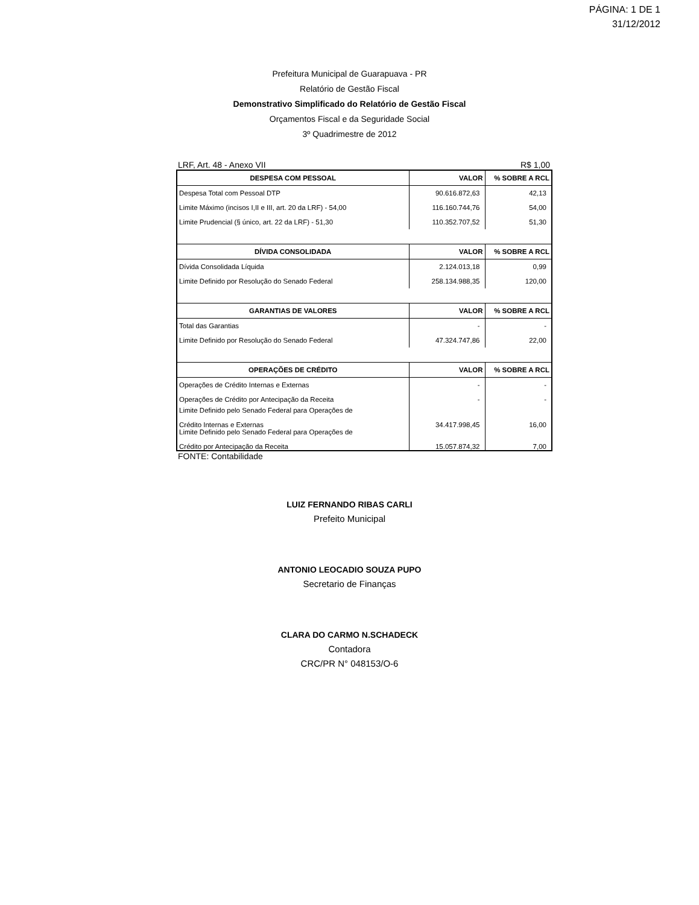PÁGINA: 1 DE 1
31/12/2012
Prefeitura Municipal de Guarapuava - PR
Relatório de Gestão Fiscal
Demonstrativo Simplificado do Relatório de Gestão Fiscal
Orçamentos Fiscal e da Seguridade Social
3º Quadrimestre de 2012
LRF, Art. 48 - Anexo VII R$ 1,00
| DESPESA COM PESSOAL | VALOR | % SOBRE A RCL |
| --- | --- | --- |
| Despesa Total com Pessoal DTP | 90.616.872,63 | 42,13 |
| Limite Máximo (incisos I,II e III, art. 20 da LRF) - 54,00 | 116.160.744,76 | 54,00 |
| Limite Prudencial (§ único, art. 22 da LRF) - 51,30 | 110.352.707,52 | 51,30 |
| DÍVIDA CONSOLIDADA | VALOR | % SOBRE A RCL |
| Dívida Consolidada Líquida | 2.124.013,18 | 0,99 |
| Limite Definido por Resolução do Senado Federal | 258.134.988,35 | 120,00 |
| GARANTIAS DE VALORES | VALOR | % SOBRE A RCL |
| Total das Garantias | - | - |
| Limite Definido por Resolução do Senado Federal | 47.324.747,86 | 22,00 |
| OPERAÇÕES DE CRÉDITO | VALOR | % SOBRE A RCL |
| Operações de Crédito Internas e Externas | - | - |
| Operações de Crédito por Antecipação da Receita | - | - |
| Limite Definido pelo Senado Federal para Operações de Crédito Internas e Externas | 34.417.998,45 | 16,00 |
| Limite Definido pelo Senado Federal para Operações de Crédito por Antecipação da Receita | 15.057.874,32 | 7,00 |
FONTE: Contabilidade
LUIZ FERNANDO RIBAS CARLI
Prefeito Municipal
ANTONIO LEOCADIO SOUZA PUPO
Secretario de Finanças
CLARA DO CARMO N.SCHADECK
Contadora
CRC/PR N° 048153/O-6